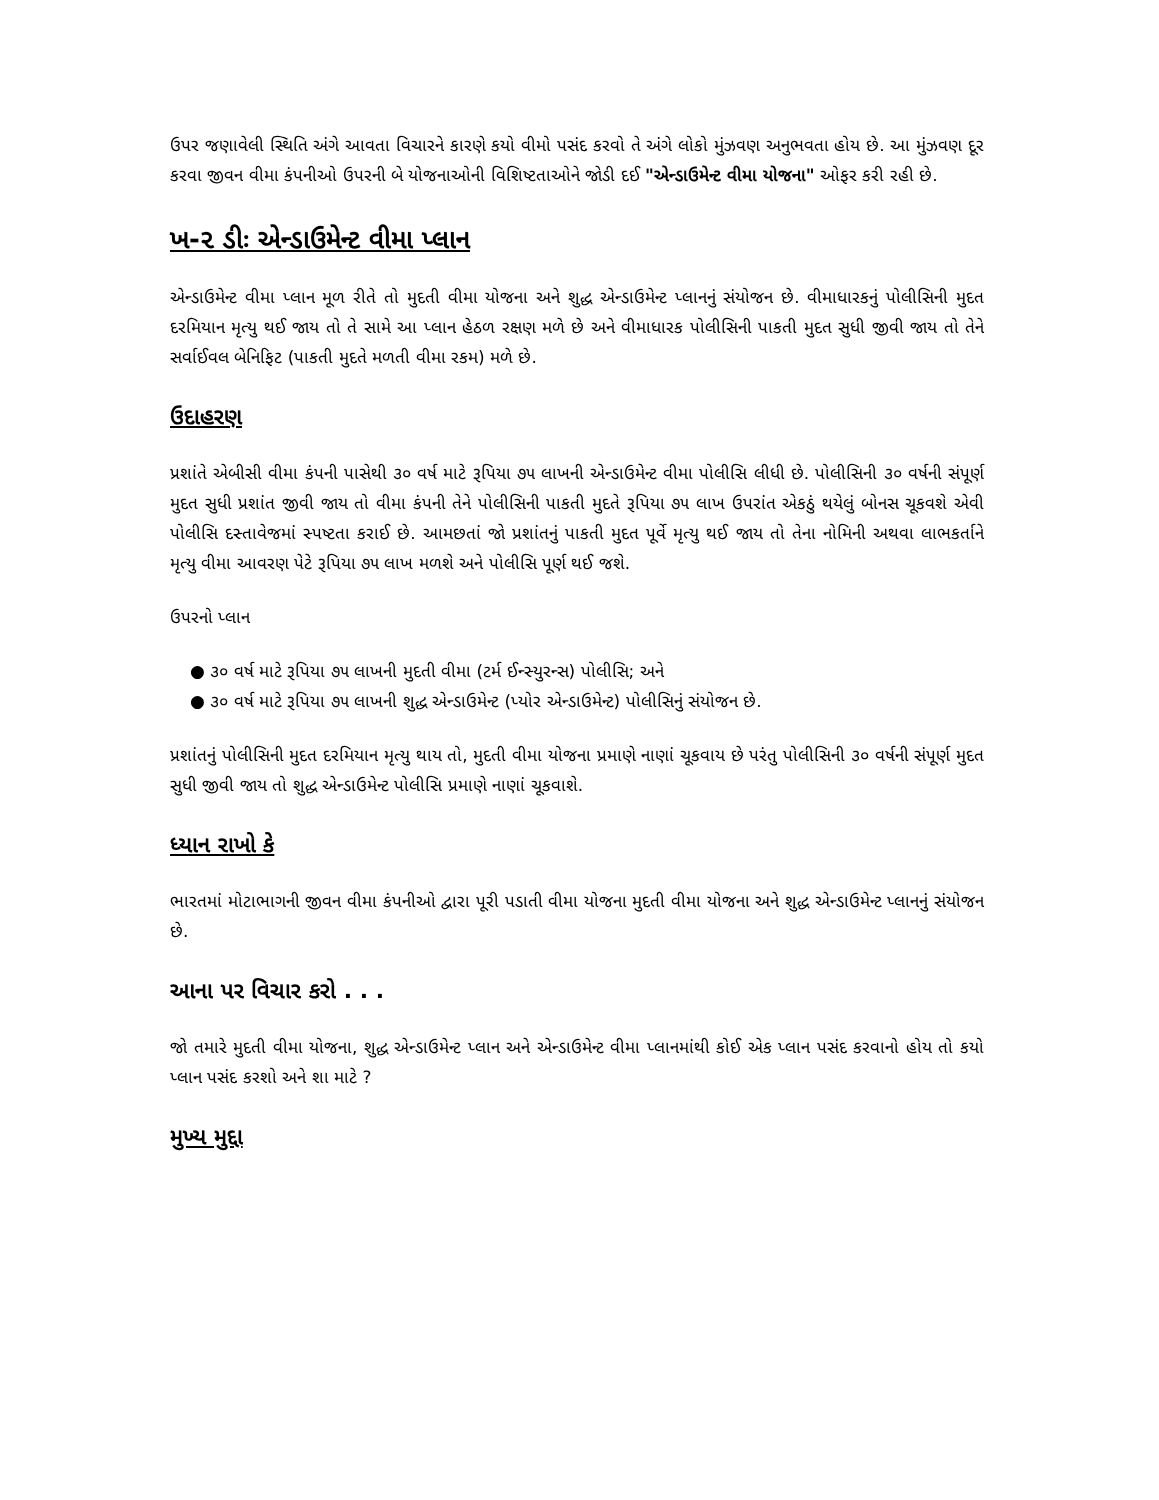ઉપર જણાવેલી સ્થિતિ અંગે આવતા વિચારને કારણે કયો વીમો પસંદ કરવો તે અંગે લોકો મુંઝવણ અનુભવતા હોય છે. આ મુંઝવણ દૂર કરવા જીવન વીમા કંપનીઓ ઉપરની બે યોજનાઓની વિશિષ્ટતાઓને જોડી દઈ "એન્ડાઉમેન્ટ વીમા યોજના" ઓફર કરી રહી છે.
ખ-૨ ડીઃ એન્ડાઉમેન્ટ વીમા પ્લાન
એન્ડાઉમેન્ટ વીમા પ્લાન મૂળ રીતે તો મુદતી વીમા યોજના અને શુદ્ધ એન્ડાઉમેન્ટ પ્લાનનું સંયોજન છે. વીમાધારકનું પોલીસિની મુદત દરમિયાન મૃત્યુ થઈ જાય તો તે સામે આ પ્લાન હેઠળ રક્ષણ મળે છે અને વીમાધારક પોલીસિની પાકતી મુદત સુધી જીવી જાય તો તેને સર્વાઈવલ બેનિફિટ (પાકતી મુદતે મળતી વીમા રકમ) મળે છે.
ઉદાહરણ
પ્રશાંતે એબીસી વીમા કંપની પાસેથી ૩૦ વર્ષ માટે રૂપિયા ૭૫ લાખની એન્ડાઉમેન્ટ વીમા પોલીસિ લીધી છે. પોલીસિની ૩૦ વર્ષની સંપૂર્ણ મુદત સુધી પ્રશાંત જીવી જાય તો વીમા કંપની તેને પોલીસિની પાકતી મુદતે રૂપિયા ૭૫ લાખ ઉપરાંત એકઠું થયેલું બોનસ ચૂકવશે એવી પોલીસિ દસ્તાવેજમાં સ્પષ્ટતા કરાઈ છે. આમછતાં જો પ્રશાંતનું પાકતી મુદત પૂર્વે મૃત્યુ થઈ જાય તો તેના નોમિની અથવા લાભકર્તાને મૃત્યુ વીમા આવરણ પેટે રૂપિયા ૭૫ લાખ મળશે અને પોલીસિ પૂર્ણ થઈ જશે.
ઉપરનો પ્લાન
● ૩૦ વર્ષ માટે રૂપિયા ૭૫ લાખની મુદતી વીમા (ટર્મ ઈન્સ્યુરન્સ) પોલીસિ; અને
● ૩૦ વર્ષ માટે રૂપિયા ૭૫ લાખની શુદ્ધ એન્ડાઉમેન્ટ (પ્યોર એન્ડાઉમેન્ટ) પોલીસિનું સંયોજન છે.
પ્રશાંતનું પોલીસિની મુદત દરમિયાન મૃત્યુ થાય તો, મુદતી વીમા યોજના પ્રમાણે નાણાં ચૂકવાય છે પરંતુ પોલીસિની ૩૦ વર્ષની સંપૂર્ણ મુદત સુધી જીવી જાય તો શુદ્ધ એન્ડાઉમેન્ટ પોલીસિ પ્રમાણે નાણાં ચૂકવાશે.
ધ્યાન રાખો કે
ભારતમાં મોટાભાગની જીવન વીમા કંપનીઓ દ્વારા પૂરી પડાતી વીમા યોજના મુદતી વીમા યોજના અને શુદ્ધ એન્ડાઉમેન્ટ પ્લાનનું સંયોજન છે.
આના પર વિચાર કરો . . .
જો તમારે મુદતી વીમા યોજના, શુદ્ધ એન્ડાઉમેન્ટ પ્લાન અને એન્ડાઉમેન્ટ વીમા પ્લાનમાંથી કોઈ એક પ્લાન પસંદ કરવાનો હોય તો કયો પ્લાન પસંદ કરશો અને શા માટે ?
મુખ્ય મુદ્દા